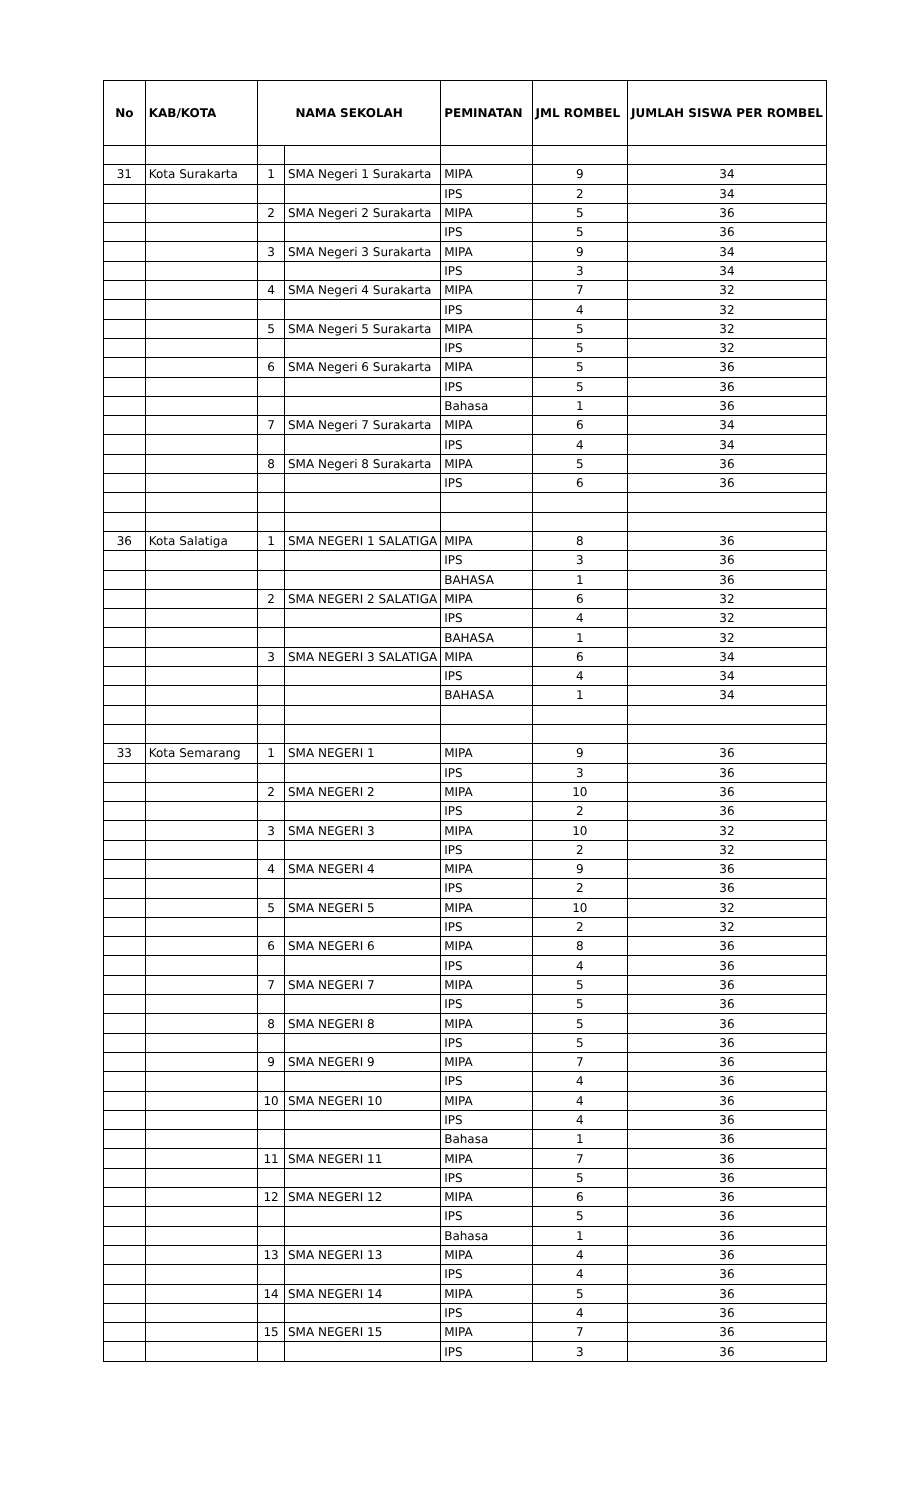| No | KAB/KOTA | NAMA SEKOLAH | | PEMINATAN | JML ROMBEL | JUMLAH SISWA PER ROMBEL |
| --- | --- | --- | --- | --- | --- | --- |
| 31 | Kota Surakarta | 1 | SMA Negeri 1 Surakarta | MIPA | 9 | 34 |
| | | | | IPS | 2 | 34 |
| | | 2 | SMA Negeri 2 Surakarta | MIPA | 5 | 36 |
| | | | | IPS | 5 | 36 |
| | | 3 | SMA Negeri 3 Surakarta | MIPA | 9 | 34 |
| | | | | IPS | 3 | 34 |
| | | 4 | SMA Negeri 4 Surakarta | MIPA | 7 | 32 |
| | | | | IPS | 4 | 32 |
| | | 5 | SMA Negeri 5 Surakarta | MIPA | 5 | 32 |
| | | | | IPS | 5 | 32 |
| | | 6 | SMA Negeri 6 Surakarta | MIPA | 5 | 36 |
| | | | | IPS | 5 | 36 |
| | | | | Bahasa | 1 | 36 |
| | | 7 | SMA Negeri 7 Surakarta | MIPA | 6 | 34 |
| | | | | IPS | 4 | 34 |
| | | 8 | SMA Negeri 8 Surakarta | MIPA | 5 | 36 |
| | | | | IPS | 6 | 36 |
| 36 | Kota Salatiga | 1 | SMA NEGERI 1 SALATIGA | MIPA | 8 | 36 |
| | | | | IPS | 3 | 36 |
| | | | | BAHASA | 1 | 36 |
| | | 2 | SMA NEGERI 2 SALATIGA | MIPA | 6 | 32 |
| | | | | IPS | 4 | 32 |
| | | | | BAHASA | 1 | 32 |
| | | 3 | SMA NEGERI 3 SALATIGA | MIPA | 6 | 34 |
| | | | | IPS | 4 | 34 |
| | | | | BAHASA | 1 | 34 |
| 33 | Kota Semarang | 1 | SMA NEGERI 1 | MIPA | 9 | 36 |
| | | | | IPS | 3 | 36 |
| | | 2 | SMA NEGERI 2 | MIPA | 10 | 36 |
| | | | | IPS | 2 | 36 |
| | | 3 | SMA NEGERI 3 | MIPA | 10 | 32 |
| | | | | IPS | 2 | 32 |
| | | 4 | SMA NEGERI 4 | MIPA | 9 | 36 |
| | | | | IPS | 2 | 36 |
| | | 5 | SMA NEGERI 5 | MIPA | 10 | 32 |
| | | | | IPS | 2 | 32 |
| | | 6 | SMA NEGERI 6 | MIPA | 8 | 36 |
| | | | | IPS | 4 | 36 |
| | | 7 | SMA NEGERI 7 | MIPA | 5 | 36 |
| | | | | IPS | 5 | 36 |
| | | 8 | SMA NEGERI 8 | MIPA | 5 | 36 |
| | | | | IPS | 5 | 36 |
| | | 9 | SMA NEGERI 9 | MIPA | 7 | 36 |
| | | | | IPS | 4 | 36 |
| | | 10 | SMA NEGERI 10 | MIPA | 4 | 36 |
| | | | | IPS | 4 | 36 |
| | | | | Bahasa | 1 | 36 |
| | | 11 | SMA NEGERI 11 | MIPA | 7 | 36 |
| | | | | IPS | 5 | 36 |
| | | 12 | SMA NEGERI 12 | MIPA | 6 | 36 |
| | | | | IPS | 5 | 36 |
| | | | | Bahasa | 1 | 36 |
| | | 13 | SMA NEGERI 13 | MIPA | 4 | 36 |
| | | | | IPS | 4 | 36 |
| | | 14 | SMA NEGERI 14 | MIPA | 5 | 36 |
| | | | | IPS | 4 | 36 |
| | | 15 | SMA NEGERI 15 | MIPA | 7 | 36 |
| | | | | IPS | 3 | 36 |